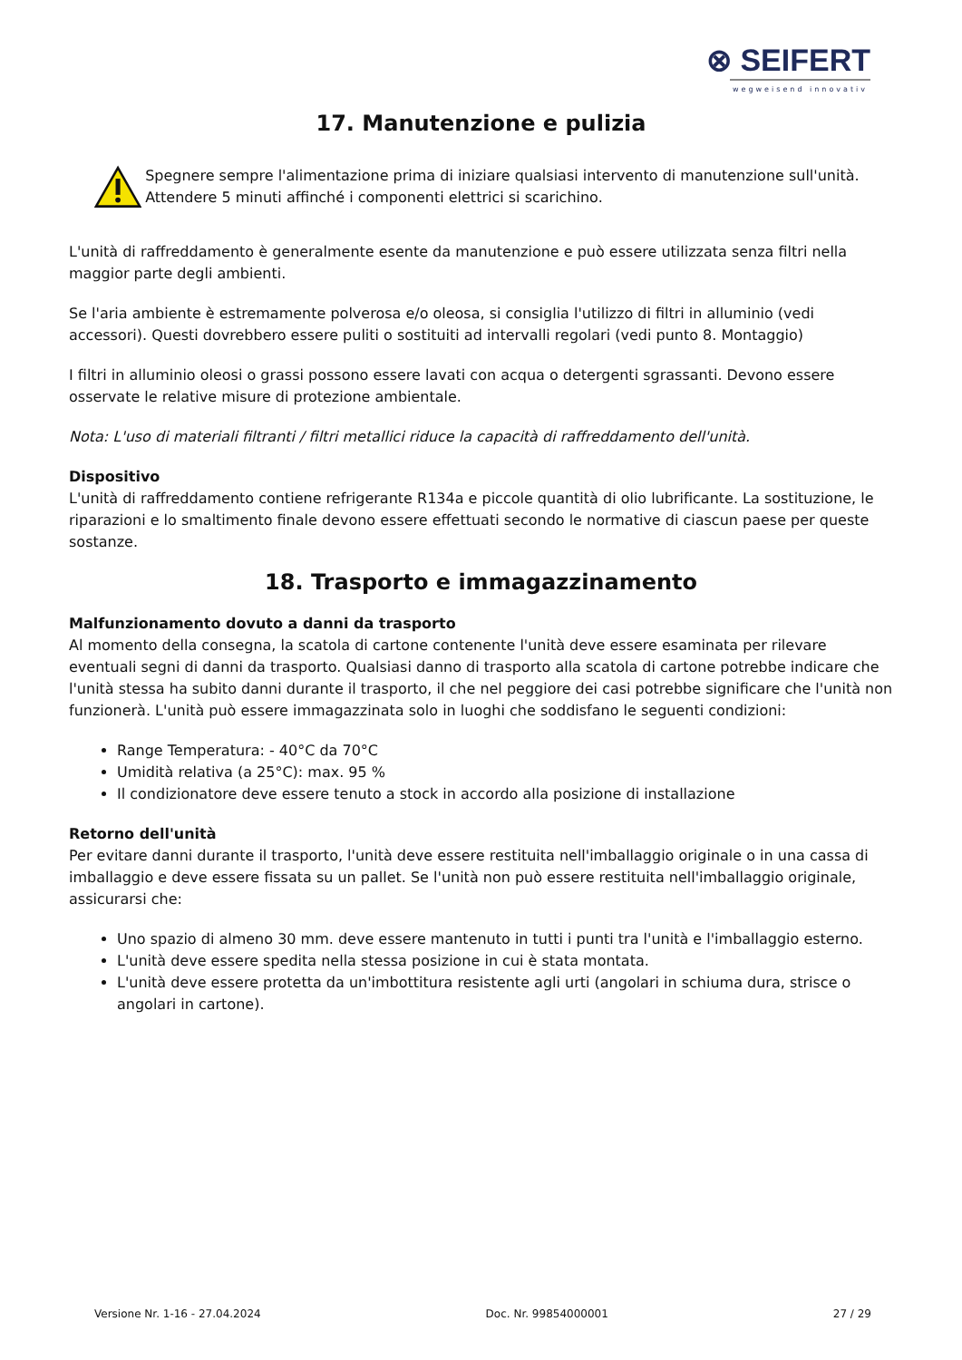⊗ SEIFERT
wegweisend innovativ
17. Manutenzione e pulizia
Spegnere sempre l'alimentazione prima di iniziare qualsiasi intervento di manutenzione sull'unità. Attendere 5 minuti affinché i componenti elettrici si scarichino.
L'unità di raffreddamento è generalmente esente da manutenzione e può essere utilizzata senza filtri nella maggior parte degli ambienti.
Se l'aria ambiente è estremamente polverosa e/o oleosa, si consiglia l'utilizzo di filtri in alluminio (vedi accessori). Questi dovrebbero essere puliti o sostituiti ad intervalli regolari (vedi punto 8. Montaggio)
I filtri in alluminio oleosi o grassi possono essere lavati con acqua o detergenti sgrassanti. Devono essere osservate le relative misure di protezione ambientale.
Nota: L'uso di materiali filtranti / filtri metallici riduce la capacità di raffreddamento dell'unità.
Dispositivo
L'unità di raffreddamento contiene refrigerante R134a e piccole quantità di olio lubrificante. La sostituzione, le riparazioni e lo smaltimento finale devono essere effettuati secondo le normative di ciascun paese per queste sostanze.
18. Trasporto e immagazzinamento
Malfunzionamento dovuto a danni da trasporto
Al momento della consegna, la scatola di cartone contenente l'unità deve essere esaminata per rilevare eventuali segni di danni da trasporto. Qualsiasi danno di trasporto alla scatola di cartone potrebbe indicare che l'unità stessa ha subito danni durante il trasporto, il che nel peggiore dei casi potrebbe significare che l'unità non funzionerà. L'unità può essere immagazzinata solo in luoghi che soddisfano le seguenti condizioni:
Range Temperatura: - 40°C da 70°C
Umidità relativa (a 25°C): max. 95 %
Il condizionatore deve essere tenuto a stock in accordo alla posizione di installazione
Retorno dell'unità
Per evitare danni durante il trasporto, l'unità deve essere restituita nell'imballaggio originale o in una cassa di imballaggio e deve essere fissata su un pallet. Se l'unità non può essere restituita nell'imballaggio originale, assicurarsi che:
Uno spazio di almeno 30 mm. deve essere mantenuto in tutti i punti tra l'unità e l'imballaggio esterno.
L'unità deve essere spedita nella stessa posizione in cui è stata montata.
L'unità deve essere protetta da un'imbottitura resistente agli urti (angolari in schiuma dura, strisce o angolari in cartone).
Versione Nr. 1-16 - 27.04.2024 Doc. Nr. 99854000001 27 / 29